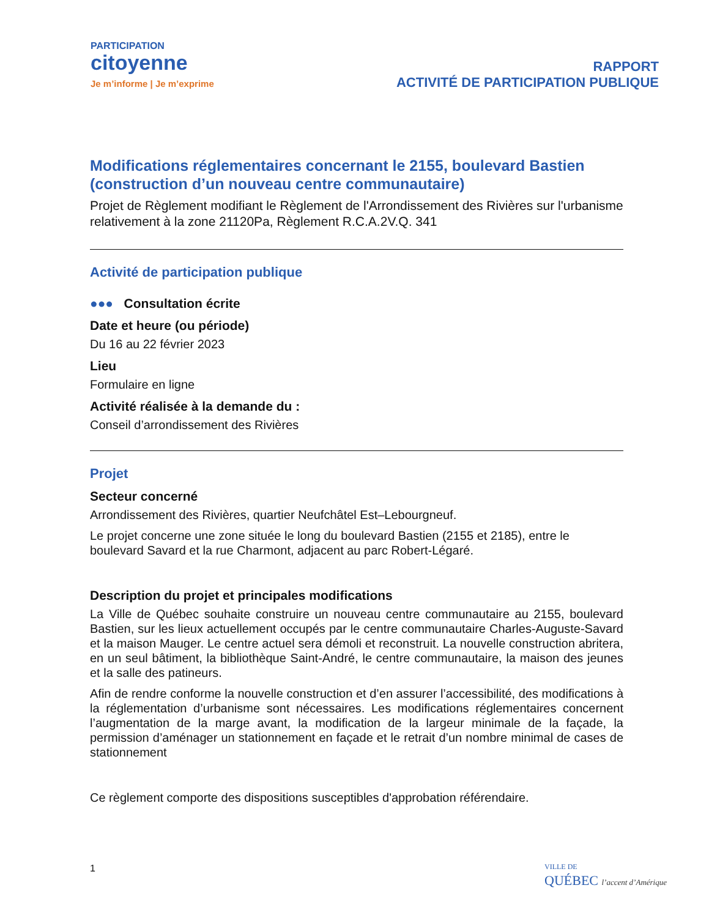PARTICIPATION
citoyenne
Je m’informe | Je m’exprime
RAPPORT
ACTIVITÉ DE PARTICIPATION PUBLIQUE
Modifications réglementaires concernant le 2155, boulevard Bastien (construction d’un nouveau centre communautaire)
Projet de Règlement modifiant le Règlement de l'Arrondissement des Rivières sur l'urbanisme relativement à la zone 21120Pa, Règlement R.C.A.2V.Q. 341
Activité de participation publique
●●● Consultation écrite
Date et heure (ou période)
Du 16 au 22 février 2023
Lieu
Formulaire en ligne
Activité réalisée à la demande du :
Conseil d’arrondissement des Rivières
Projet
Secteur concerné
Arrondissement des Rivières, quartier Neufchâtel Est–Lebourgneuf.
Le projet concerne une zone située le long du boulevard Bastien (2155 et 2185), entre le boulevard Savard et la rue Charmont, adjacent au parc Robert-Légaré.
Description du projet et principales modifications
La Ville de Québec souhaite construire un nouveau centre communautaire au 2155, boulevard Bastien, sur les lieux actuellement occupés par le centre communautaire Charles-Auguste-Savard et la maison Mauger. Le centre actuel sera démoli et reconstruit. La nouvelle construction abritera, en un seul bâtiment, la bibliothèque Saint-André, le centre communautaire, la maison des jeunes et la salle des patineurs.
Afin de rendre conforme la nouvelle construction et d’en assurer l’accessibilité, des modifications à la réglementation d’urbanisme sont nécessaires. Les modifications réglementaires concernent l’augmentation de la marge avant, la modification de la largeur minimale de la façade, la permission d’aménager un stationnement en façade et le retrait d’un nombre minimal de cases de stationnement
Ce règlement comporte des dispositions susceptibles d'approbation référendaire.
1
VILLE DE
QUÉBEC l’accent d’Amérique